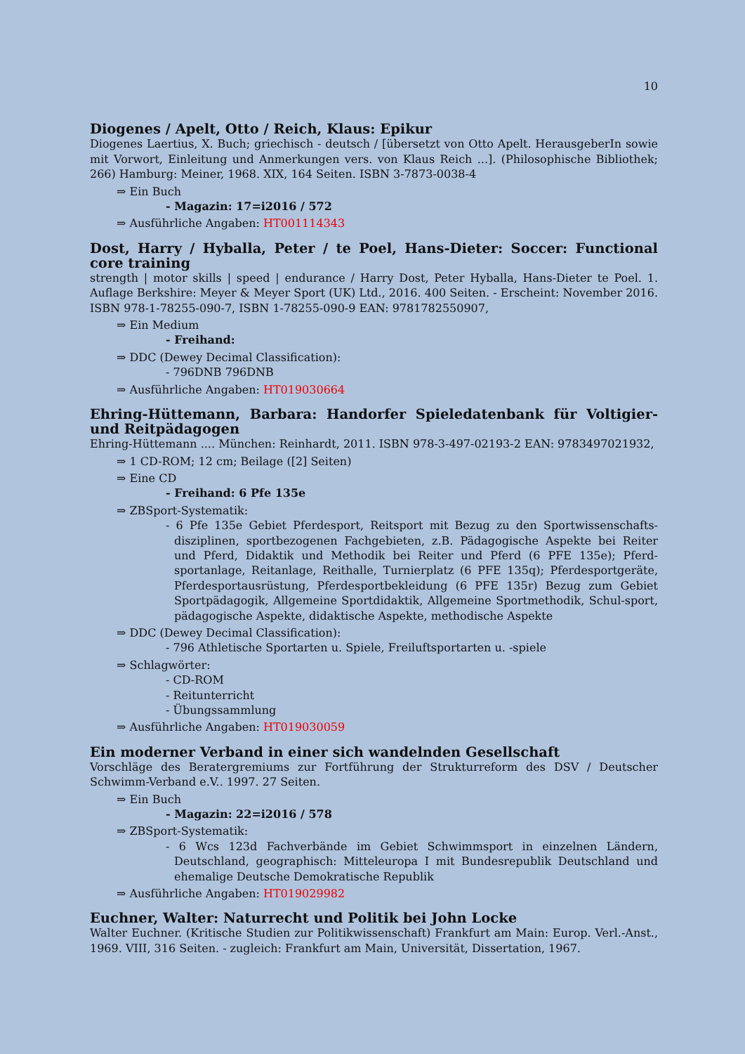10
Diogenes / Apelt, Otto / Reich, Klaus: Epikur
Diogenes Laertius, X. Buch; griechisch - deutsch / [übersetzt von Otto Apelt. HerausgeberIn sowie mit Vorwort, Einleitung und Anmerkungen vers. von Klaus Reich ...]. (Philosophische Bibliothek; 266) Hamburg: Meiner, 1968. XIX, 164 Seiten. ISBN 3-7873-0038-4
⇒ Ein Buch
- Magazin: 17=i2016 / 572
⇒ Ausführliche Angaben: HT001114343
Dost, Harry / Hyballa, Peter / te Poel, Hans-Dieter: Soccer: Functional core training
strength | motor skills | speed | endurance / Harry Dost, Peter Hyballa, Hans-Dieter te Poel. 1. Auflage Berkshire: Meyer & Meyer Sport (UK) Ltd., 2016. 400 Seiten. - Erscheint: November 2016. ISBN 978-1-78255-090-7, ISBN 1-78255-090-9 EAN: 9781782550907,
⇒ Ein Medium
- Freihand:
⇒ DDC (Dewey Decimal Classification):
- 796DNB 796DNB
⇒ Ausführliche Angaben: HT019030664
Ehring-Hüttemann, Barbara: Handorfer Spieledatenbank für Voltigier- und Reitpädagogen
Ehring-Hüttemann .... München: Reinhardt, 2011. ISBN 978-3-497-02193-2 EAN: 9783497021932,
⇒ 1 CD-ROM; 12 cm; Beilage ([2] Seiten)
⇒ Eine CD
- Freihand: 6 Pfe 135e
⇒ ZBSport-Systematik:
- 6 Pfe 135e Gebiet Pferdesport, Reitsport mit Bezug zu den Sportwissenschafts-disziplinen, sportbezogenen Fachgebieten, z.B. Pädagogische Aspekte bei Reiter und Pferd, Didaktik und Methodik bei Reiter und Pferd (6 PFE 135e); Pferd-sportanlage, Reitanlage, Reithalle, Turnierplatz (6 PFE 135q); Pferdesportgeräte, Pferdesportausrüstung, Pferdesportbekleidung (6 PFE 135r) Bezug zum Gebiet Sportpädagogik, Allgemeine Sportdidaktik, Allgemeine Sportmethodik, Schul-sport, pädagogische Aspekte, didaktische Aspekte, methodische Aspekte
⇒ DDC (Dewey Decimal Classification):
- 796 Athletische Sportarten u. Spiele, Freiluftsportarten u. -spiele
⇒ Schlagwörter:
- CD-ROM
- Reitunterricht
- Übungssammlung
⇒ Ausführliche Angaben: HT019030059
Ein moderner Verband in einer sich wandelnden Gesellschaft
Vorschläge des Beratergremiums zur Fortführung der Strukturreform des DSV / Deutscher Schwimm-Verband e.V.. 1997. 27 Seiten.
⇒ Ein Buch
- Magazin: 22=i2016 / 578
⇒ ZBSport-Systematik:
- 6 Wcs 123d Fachverbände im Gebiet Schwimmsport in einzelnen Ländern, Deutschland, geographisch: Mitteleuropa I mit Bundesrepublik Deutschland und ehemalige Deutsche Demokratische Republik
⇒ Ausführliche Angaben: HT019029982
Euchner, Walter: Naturrecht und Politik bei John Locke
Walter Euchner. (Kritische Studien zur Politikwissenschaft) Frankfurt am Main: Europ. Verl.-Anst., 1969. VIII, 316 Seiten. - zugleich: Frankfurt am Main, Universität, Dissertation, 1967.